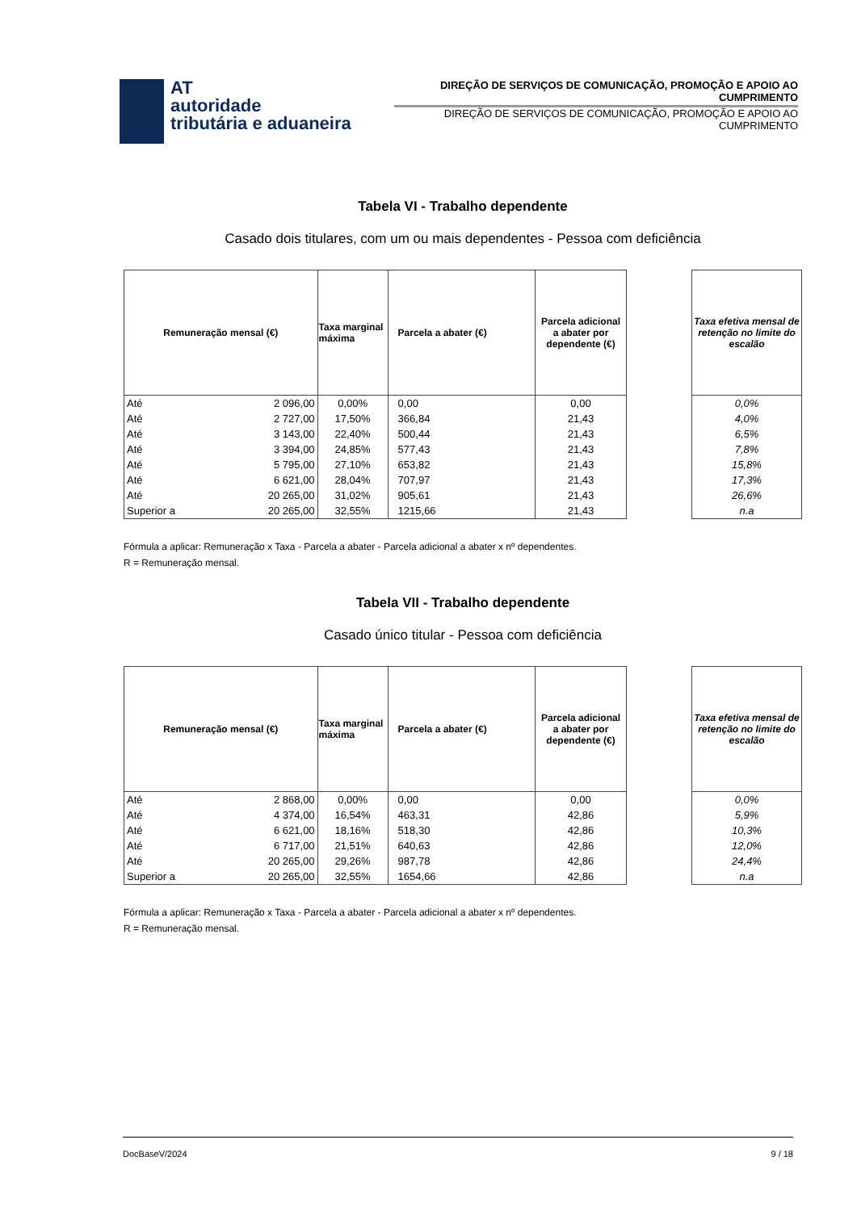AT
autoridade
tributária e aduaneira
DIREÇÃO DE SERVIÇOS DE COMUNICAÇÃO, PROMOÇÃO E APOIO AO CUMPRIMENTO
DIREÇÃO DE SERVIÇOS DE COMUNICAÇÃO, PROMOÇÃO E APOIO AO CUMPRIMENTO
Tabela VI - Trabalho dependente
Casado dois titulares, com um ou mais dependentes - Pessoa com deficiência
| Remuneração mensal (€) | | Taxa marginal máxima | Parcela a abater (€) | Parcela adicional a abater por dependente (€) |
| --- | --- | --- | --- | --- |
| Até | 2 096,00 | 0,00% | 0,00 | 0,00 |
| Até | 2 727,00 | 17,50% | 366,84 | 21,43 |
| Até | 3 143,00 | 22,40% | 500,44 | 21,43 |
| Até | 3 394,00 | 24,85% | 577,43 | 21,43 |
| Até | 5 795,00 | 27,10% | 653,82 | 21,43 |
| Até | 6 621,00 | 28,04% | 707,97 | 21,43 |
| Até | 20 265,00 | 31,02% | 905,61 | 21,43 |
| Superior a | 20 265,00 | 32,55% | 1215,66 | 21,43 |
| Taxa efetiva mensal de retenção no limite do escalão |
| --- |
| 0,0% |
| 4,0% |
| 6,5% |
| 7,8% |
| 15,8% |
| 17,3% |
| 26,6% |
| n.a |
Fórmula a aplicar: Remuneração x Taxa - Parcela a abater - Parcela adicional a abater x nº dependentes.
R = Remuneração mensal.
Tabela VII - Trabalho dependente
Casado único titular - Pessoa com deficiência
| Remuneração mensal (€) | | Taxa marginal máxima | Parcela a abater (€) | Parcela adicional a abater por dependente (€) |
| --- | --- | --- | --- | --- |
| Até | 2 868,00 | 0,00% | 0,00 | 0,00 |
| Até | 4 374,00 | 16,54% | 463,31 | 42,86 |
| Até | 6 621,00 | 18,16% | 518,30 | 42,86 |
| Até | 6 717,00 | 21,51% | 640,63 | 42,86 |
| Até | 20 265,00 | 29,26% | 987,78 | 42,86 |
| Superior a | 20 265,00 | 32,55% | 1654,66 | 42,86 |
| Taxa efetiva mensal de retenção no limite do escalão |
| --- |
| 0,0% |
| 5,9% |
| 10,3% |
| 12,0% |
| 24,4% |
| n.a |
Fórmula a aplicar: Remuneração x Taxa - Parcela a abater - Parcela adicional a abater x nº dependentes.
R = Remuneração mensal.
DocBaseV/2024 9 / 18